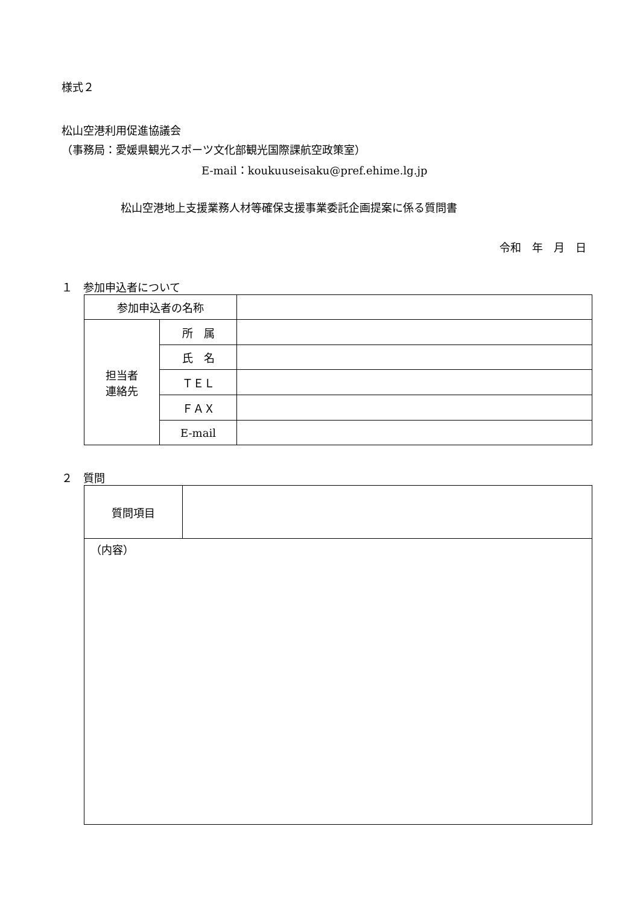様式２
松山空港利用促進協議会
（事務局：愛媛県観光スポーツ文化部観光国際課航空政策室）
E-mail：koukuuseisaku@pref.ehime.lg.jp
松山空港地上支援業務人材等確保支援事業委託企画提案に係る質問書
令和　年　月　日
１　参加申込者について
| 参加申込者の名称 | | |
| 担当者 連絡先 | 所 属 | |
| | 氏 名 | |
| | ＴＥＬ | |
| | ＦＡＸ | |
| | E-mail | |
２　質問
| 質問項目 | |
| （内容） | |